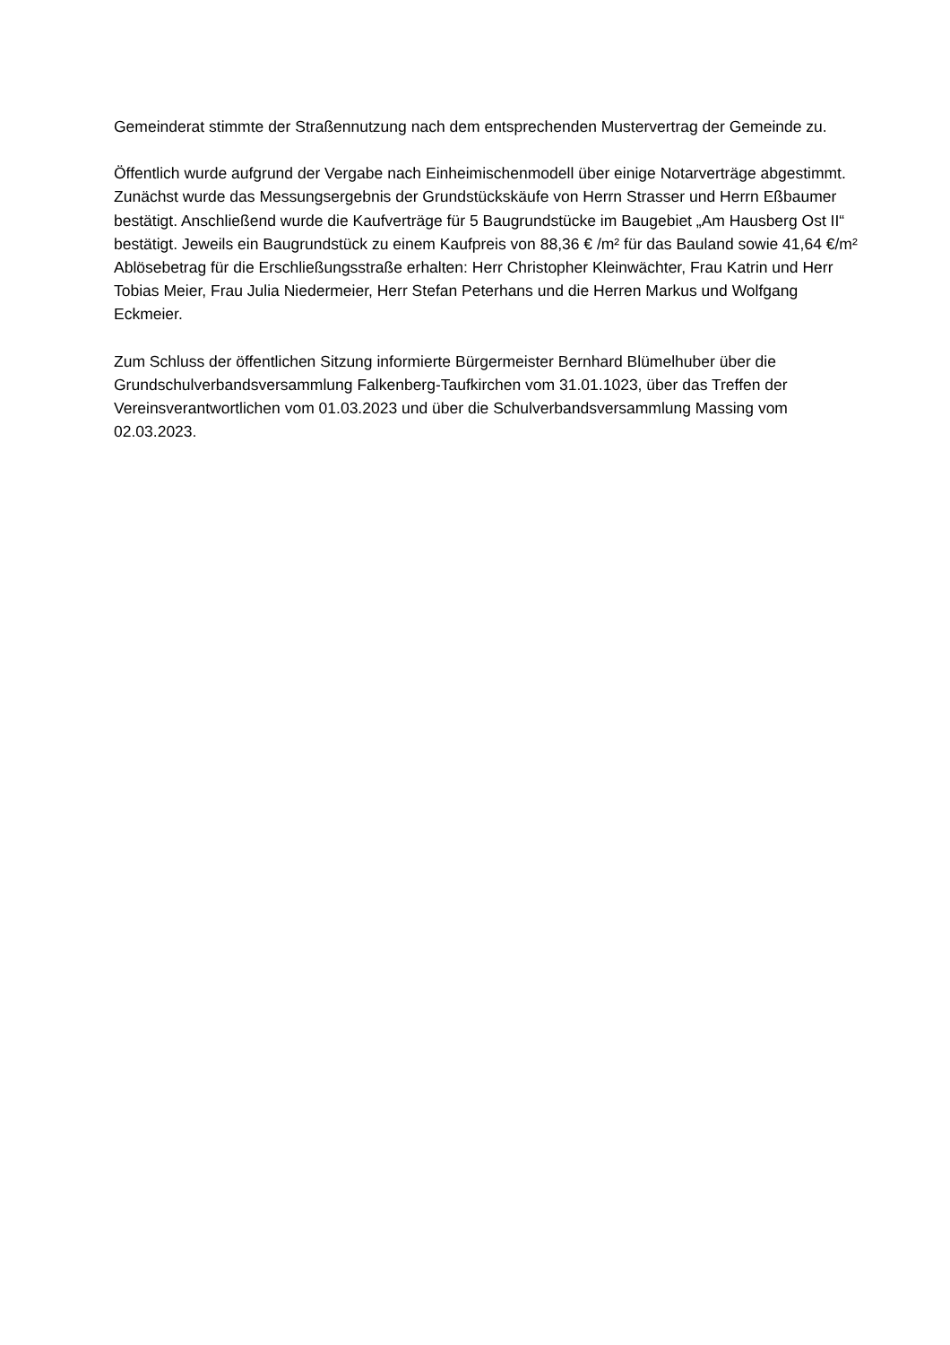Gemeinderat stimmte der Straßennutzung nach dem entsprechenden Mustervertrag der Gemeinde zu.
Öffentlich wurde aufgrund der Vergabe nach Einheimischenmodell über einige Notarverträge abgestimmt. Zunächst wurde das Messungsergebnis der Grundstückskäufe von Herrn Strasser und Herrn Eßbaumer bestätigt. Anschließend wurde die Kaufverträge für 5 Baugrundstücke im Baugebiet „Am Hausberg Ost II“ bestätigt. Jeweils ein Baugrundstück zu einem Kaufpreis von 88,36 € /m² für das Bauland sowie 41,64 €/m² Ablösebetrag für die Erschließungsstraße erhalten: Herr Christopher Kleinwächter, Frau Katrin und Herr Tobias Meier, Frau Julia Niedermeier, Herr Stefan Peterhans und die Herren Markus und Wolfgang Eckmeier.
Zum Schluss der öffentlichen Sitzung informierte Bürgermeister Bernhard Blümelhuber über die Grundschulverbandsversammlung Falkenberg-Taufkirchen vom 31.01.1023, über das Treffen der Vereinsverantwortlichen vom 01.03.2023 und über die Schulverbandsversammlung Massing vom 02.03.2023.